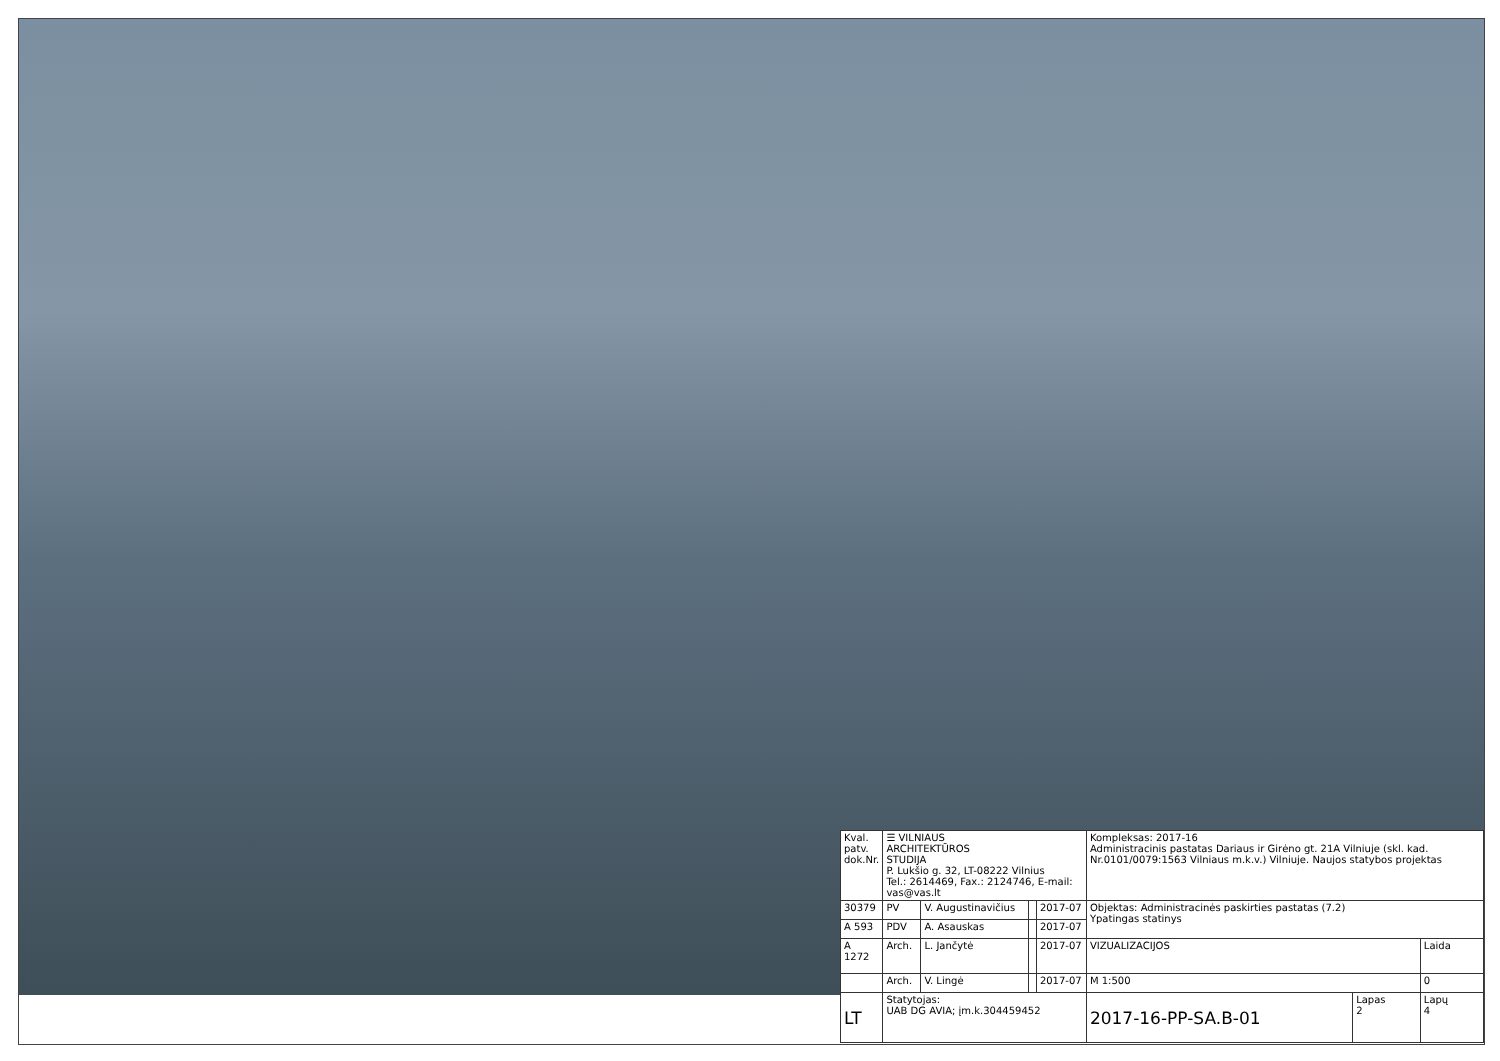| Kval. patv. dok.Nr. | ☰ VILNIAUS ARCHITEKTŪROS STUDIJA P. Lukšio g. 32, LT-08222 Vilnius Tel.: 2614469, Fax.: 2124746, E-mail: vas@vas.lt | | | | Kompleksas: 2017-16 Administracinis pastatas Dariaus ir Girėno gt. 21A Vilniuje (skl. kad. Nr.0101/0079:1563 Vilniaus m.k.v.) Vilniuje. Naujos statybos projektas | | |
| 30379 | PV | V. Augustinavičius | | 2017-07 | Objektas: Administracinės paskirties pastatas (7.2) Ypatingas statinys | | |
| A 593 | PDV | A. Asauskas | | 2017-07 | | | |
| A 1272 | Arch. | L. Jančytė | | 2017-07 | VIZUALIZACIJOS | | Laida |
| | Arch. | V. Lingė | | 2017-07 | M 1:500 | | 0 |
| LT | Statytojas: UAB DG AVIA; įm.k.304459452 | | | | 2017-16-PP-SA.B-01 | Lapas 2 | Lapų 4 |